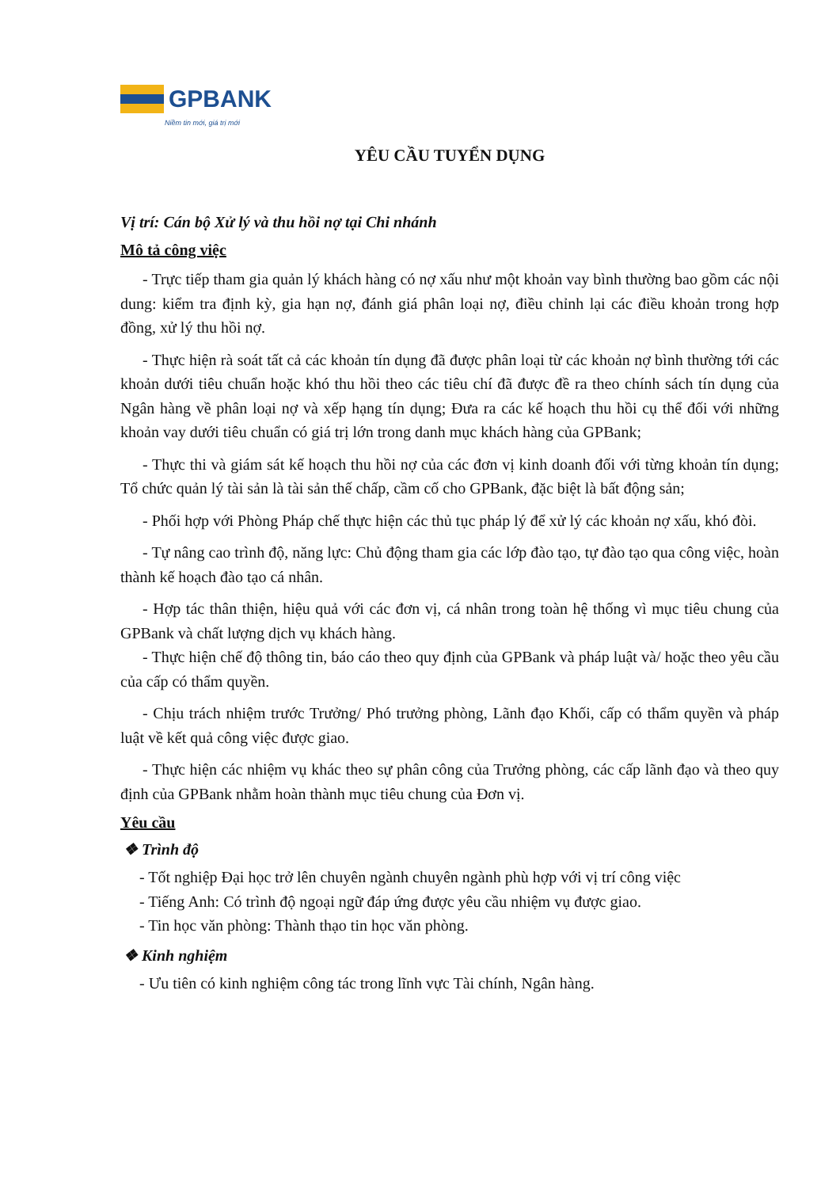GPBANK
Niềm tin mới, giá trị mới
YÊU CẦU TUYỂN DỤNG
Vị trí: Cán bộ Xử lý và thu hồi nợ tại Chi nhánh
Mô tả công việc
- Trực tiếp tham gia quản lý khách hàng có nợ xấu như một khoản vay bình thường bao gồm các nội dung: kiểm tra định kỳ, gia hạn nợ, đánh giá phân loại nợ, điều chỉnh lại các điều khoản trong hợp đồng, xử lý thu hồi nợ.
- Thực hiện rà soát tất cả các khoản tín dụng đã được phân loại từ các khoản nợ bình thường tới các khoản dưới tiêu chuẩn hoặc khó thu hồi theo các tiêu chí đã được đề ra theo chính sách tín dụng của Ngân hàng về phân loại nợ và xếp hạng tín dụng; Đưa ra các kế hoạch thu hồi cụ thể đối với những khoản vay dưới tiêu chuẩn có giá trị lớn trong danh mục khách hàng của GPBank;
- Thực thi và giám sát kế hoạch thu hồi nợ của các đơn vị kinh doanh đối với từng khoản tín dụng; Tổ chức quản lý tài sản là tài sản thế chấp, cầm cố cho GPBank, đặc biệt là bất động sản;
- Phối hợp với Phòng Pháp chế thực hiện các thủ tục pháp lý để xử lý các khoản nợ xấu, khó đòi.
- Tự nâng cao trình độ, năng lực: Chủ động tham gia các lớp đào tạo, tự đào tạo qua công việc, hoàn thành kế hoạch đào tạo cá nhân.
- Hợp tác thân thiện, hiệu quả với các đơn vị, cá nhân trong toàn hệ thống vì mục tiêu chung của GPBank và chất lượng dịch vụ khách hàng.
- Thực hiện chế độ thông tin, báo cáo theo quy định của GPBank và pháp luật và/ hoặc theo yêu cầu của cấp có thẩm quyền.
- Chịu trách nhiệm trước Trưởng/ Phó trưởng phòng, Lãnh đạo Khối, cấp có thẩm quyền và pháp luật về kết quả công việc được giao.
- Thực hiện các nhiệm vụ khác theo sự phân công của Trưởng phòng, các cấp lãnh đạo và theo quy định của GPBank nhằm hoàn thành mục tiêu chung của Đơn vị.
Yêu cầu
❖ Trình độ
- Tốt nghiệp Đại học trở lên chuyên ngành chuyên ngành phù hợp với vị trí công việc
- Tiếng Anh: Có trình độ ngoại ngữ đáp ứng được yêu cầu nhiệm vụ được giao.
- Tin học văn phòng: Thành thạo tin học văn phòng.
❖ Kinh nghiệm
- Ưu tiên có kinh nghiệm công tác trong lĩnh vực Tài chính, Ngân hàng.